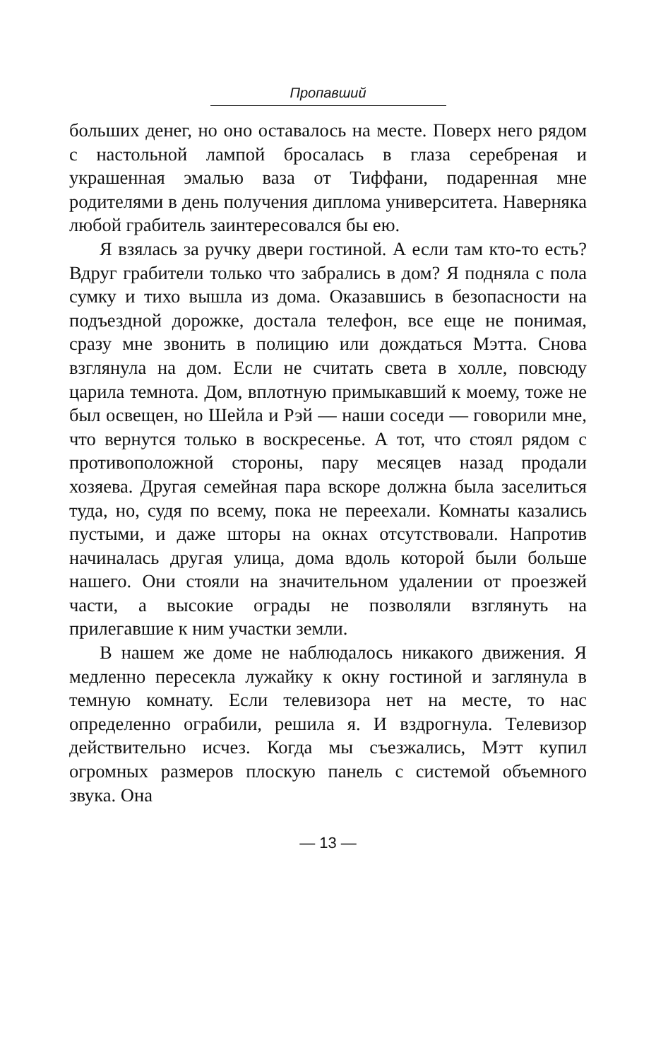Пропавший
больших денег, но оно оставалось на месте. Поверх него рядом с настольной лампой бросалась в глаза серебреная и украшенная эмалью ваза от Тиффани, подаренная мне родителями в день получения диплома университета. Наверняка любой грабитель заинтересовался бы ею.
Я взялась за ручку двери гостиной. А если там кто-то есть? Вдруг грабители только что забрались в дом? Я подняла с пола сумку и тихо вышла из дома. Оказавшись в безопасности на подъездной дорожке, достала телефон, все еще не понимая, сразу мне звонить в полицию или дождаться Мэтта. Снова взглянула на дом. Если не считать света в холле, повсюду царила темнота. Дом, вплотную примыкавший к моему, тоже не был освещен, но Шейла и Рэй — наши соседи — говорили мне, что вернутся только в воскресенье. А тот, что стоял рядом с противоположной стороны, пару месяцев назад продали хозяева. Другая семейная пара вскоре должна была заселиться туда, но, судя по всему, пока не переехали. Комнаты казались пустыми, и даже шторы на окнах отсутствовали. Напротив начиналась другая улица, дома вдоль которой были больше нашего. Они стояли на значительном удалении от проезжей части, а высокие ограды не позволяли взглянуть на прилегавшие к ним участки земли.
В нашем же доме не наблюдалось никакого движения. Я медленно пересекла лужайку к окну гостиной и заглянула в темную комнату. Если телевизора нет на месте, то нас определенно ограбили, решила я. И вздрогнула. Телевизор действительно исчез. Когда мы съезжались, Мэтт купил огромных размеров плоскую панель с системой объемного звука. Она
— 13 —